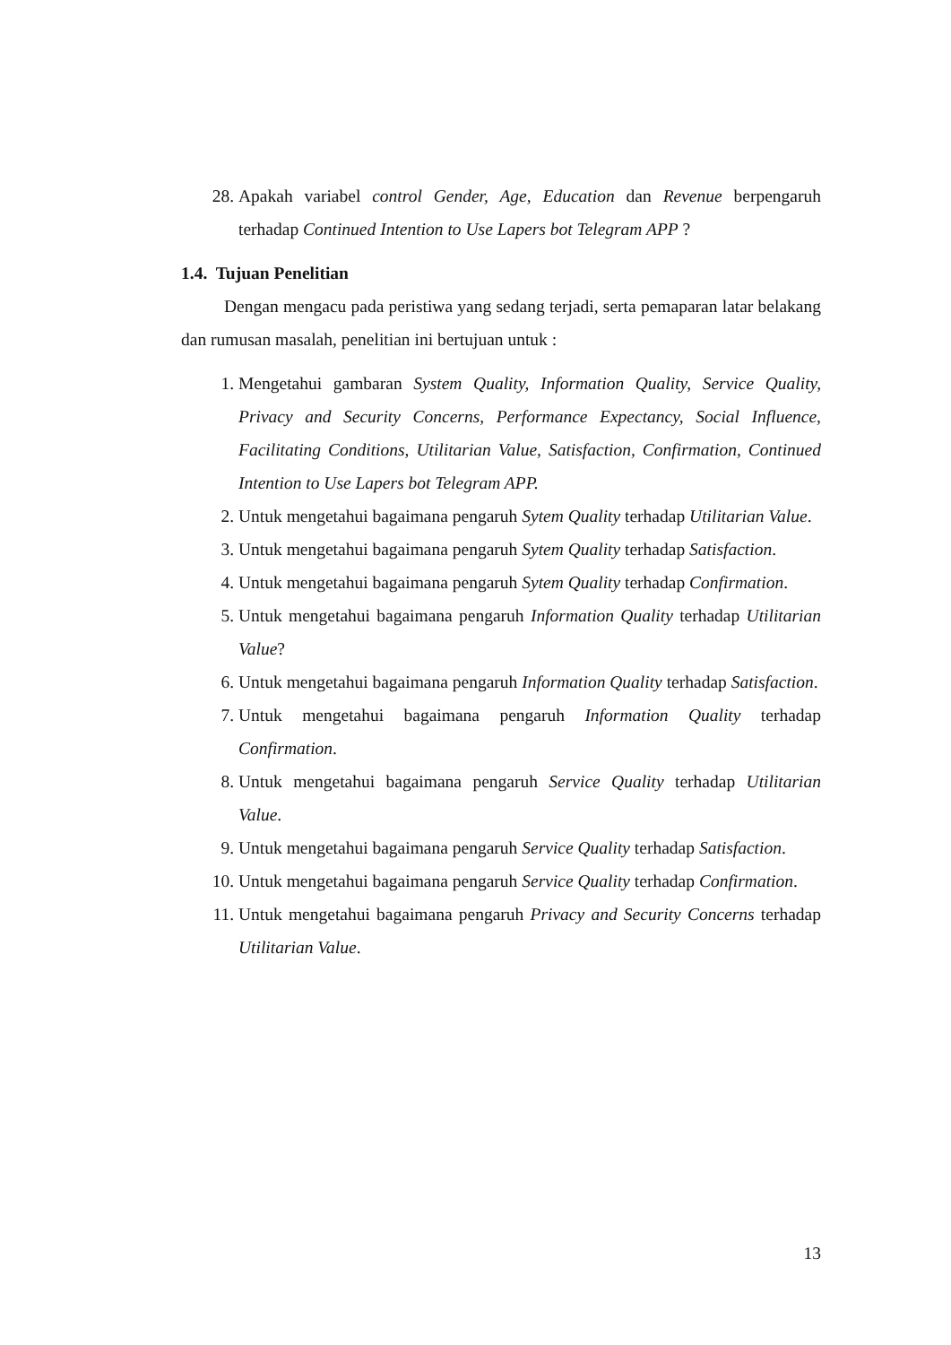28. Apakah variabel control Gender, Age, Education dan Revenue berpengaruh terhadap Continued Intention to Use Lapers bot Telegram APP ?
1.4. Tujuan Penelitian
Dengan mengacu pada peristiwa yang sedang terjadi, serta pemaparan latar belakang dan rumusan masalah, penelitian ini bertujuan untuk :
1. Mengetahui gambaran System Quality, Information Quality, Service Quality, Privacy and Security Concerns, Performance Expectancy, Social Influence, Facilitating Conditions, Utilitarian Value, Satisfaction, Confirmation, Continued Intention to Use Lapers bot Telegram APP.
2. Untuk mengetahui bagaimana pengaruh Sytem Quality terhadap Utilitarian Value.
3. Untuk mengetahui bagaimana pengaruh Sytem Quality terhadap Satisfaction.
4. Untuk mengetahui bagaimana pengaruh Sytem Quality terhadap Confirmation.
5. Untuk mengetahui bagaimana pengaruh Information Quality terhadap Utilitarian Value?
6. Untuk mengetahui bagaimana pengaruh Information Quality terhadap Satisfaction.
7. Untuk mengetahui bagaimana pengaruh Information Quality terhadap Confirmation.
8. Untuk mengetahui bagaimana pengaruh Service Quality terhadap Utilitarian Value.
9. Untuk mengetahui bagaimana pengaruh Service Quality terhadap Satisfaction.
10. Untuk mengetahui bagaimana pengaruh Service Quality terhadap Confirmation.
11. Untuk mengetahui bagaimana pengaruh Privacy and Security Concerns terhadap Utilitarian Value.
13